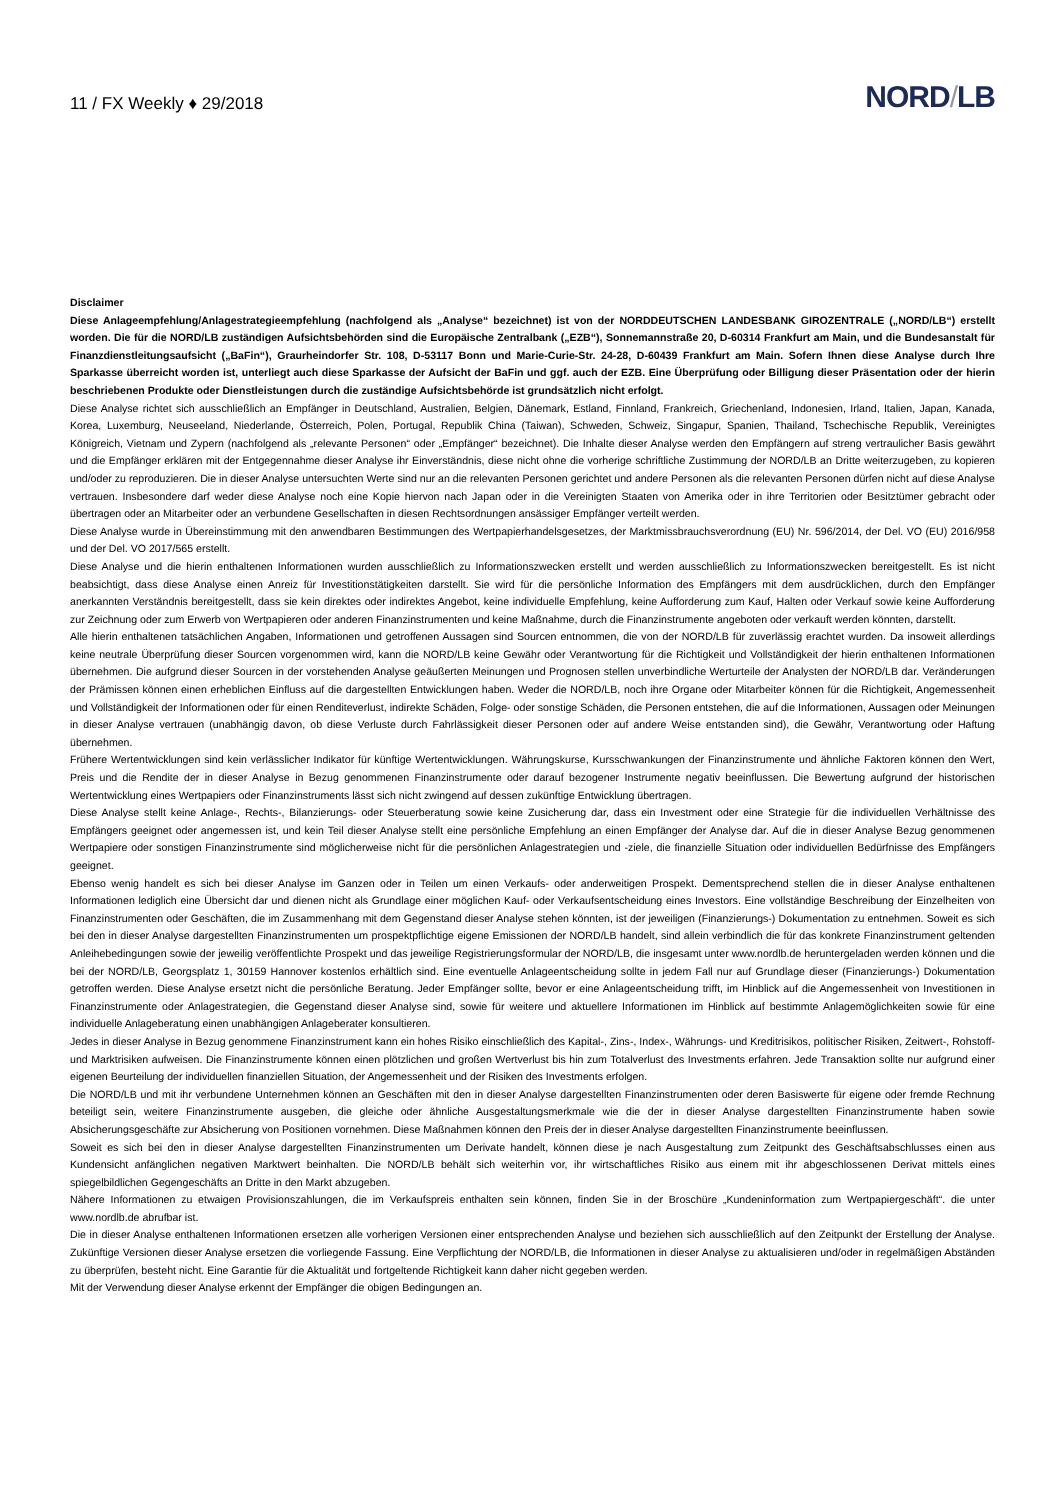11 / FX Weekly ♦ 29/2018
NORD/LB
Disclaimer
Diese Anlageempfehlung/Anlagestrategieempfehlung (nachfolgend als „Analyse“ bezeichnet) ist von der NORDDEUTSCHEN LANDESBANK GIROZENTRALE („NORD/LB“) erstellt worden. Die für die NORD/LB zuständigen Aufsichtsbehörden sind die Europäische Zentralbank („EZB“), Sonnemannstraße 20, D-60314 Frankfurt am Main, und die Bundesanstalt für Finanzdienstleitungsaufsicht („BaFin“), Graurheindorfer Str. 108, D-53117 Bonn und Marie-Curie-Str. 24-28, D-60439 Frankfurt am Main. Sofern Ihnen diese Analyse durch Ihre Sparkasse überreicht worden ist, unterliegt auch diese Sparkasse der Aufsicht der BaFin und ggf. auch der EZB. Eine Überprüfung oder Billigung dieser Präsentation oder der hierin beschriebenen Produkte oder Dienstleistungen durch die zuständige Aufsichtsbehörde ist grundsätzlich nicht erfolgt.
Diese Analyse richtet sich ausschließlich an Empfänger in Deutschland, Australien, Belgien, Dänemark, Estland, Finnland, Frankreich, Griechenland, Indonesien, Irland, Italien, Japan, Kanada, Korea, Luxemburg, Neuseeland, Niederlande, Österreich, Polen, Portugal, Republik China (Taiwan), Schweden, Schweiz, Singapur, Spanien, Thailand, Tschechische Republik, Vereinigtes Königreich, Vietnam und Zypern (nachfolgend als „relevante Personen“ oder „Empfänger“ bezeichnet). Die Inhalte dieser Analyse werden den Empfängern auf streng vertraulicher Basis gewährt und die Empfänger erklären mit der Entgegennahme dieser Analyse ihr Einverständnis, diese nicht ohne die vorherige schriftliche Zustimmung der NORD/LB an Dritte weiterzugeben, zu kopieren und/oder zu reproduzieren. Die in dieser Analyse untersuchten Werte sind nur an die relevanten Personen gerichtet und andere Personen als die relevanten Personen dürfen nicht auf diese Analyse vertrauen. Insbesondere darf weder diese Analyse noch eine Kopie hiervon nach Japan oder in die Vereinigten Staaten von Amerika oder in ihre Territorien oder Besitztümer gebracht oder übertragen oder an Mitarbeiter oder an verbundene Gesellschaften in diesen Rechtsordnungen ansässiger Empfänger verteilt werden.
Diese Analyse wurde in Übereinstimmung mit den anwendbaren Bestimmungen des Wertpapierhandelsgesetzes, der Marktmissbrauchsverordnung (EU) Nr. 596/2014, der Del. VO (EU) 2016/958 und der Del. VO 2017/565 erstellt.
Diese Analyse und die hierin enthaltenen Informationen wurden ausschließlich zu Informationszwecken erstellt und werden ausschließlich zu Informationszwecken bereitgestellt. Es ist nicht beabsichtigt, dass diese Analyse einen Anreiz für Investitionstätigkeiten darstellt. Sie wird für die persönliche Information des Empfängers mit dem ausdrücklichen, durch den Empfänger anerkannten Verständnis bereitgestellt, dass sie kein direktes oder indirektes Angebot, keine individuelle Empfehlung, keine Aufforderung zum Kauf, Halten oder Verkauf sowie keine Aufforderung zur Zeichnung oder zum Erwerb von Wertpapieren oder anderen Finanzinstrumenten und keine Maßnahme, durch die Finanzinstrumente angeboten oder verkauft werden könnten, darstellt.
Alle hierin enthaltenen tatsächlichen Angaben, Informationen und getroffenen Aussagen sind Sourcen entnommen, die von der NORD/LB für zuverlässig erachtet wurden. Da insoweit allerdings keine neutrale Überprüfung dieser Sourcen vorgenommen wird, kann die NORD/LB keine Gewähr oder Verantwortung für die Richtigkeit und Vollständigkeit der hierin enthaltenen Informationen übernehmen. Die aufgrund dieser Sourcen in der vorstehenden Analyse geäußerten Meinungen und Prognosen stellen unverbindliche Werturteile der Analysten der NORD/LB dar. Veränderungen der Prämissen können einen erheblichen Einfluss auf die dargestellten Entwicklungen haben. Weder die NORD/LB, noch ihre Organe oder Mitarbeiter können für die Richtigkeit, Angemessenheit und Vollständigkeit der Informationen oder für einen Renditeverlust, indirekte Schäden, Folge- oder sonstige Schäden, die Personen entstehen, die auf die Informationen, Aussagen oder Meinungen in dieser Analyse vertrauen (unabhängig davon, ob diese Verluste durch Fahrlässigkeit dieser Personen oder auf andere Weise entstanden sind), die Gewähr, Verantwortung oder Haftung übernehmen.
Frühere Wertentwicklungen sind kein verlässlicher Indikator für künftige Wertentwicklungen. Währungskurse, Kursschwankungen der Finanzinstrumente und ähnliche Faktoren können den Wert, Preis und die Rendite der in dieser Analyse in Bezug genommenen Finanzinstrumente oder darauf bezogener Instrumente negativ beeinflussen. Die Bewertung aufgrund der historischen Wertentwicklung eines Wertpapiers oder Finanzinstruments lässt sich nicht zwingend auf dessen zukünftige Entwicklung übertragen.
Diese Analyse stellt keine Anlage-, Rechts-, Bilanzierungs- oder Steuerberatung sowie keine Zusicherung dar, dass ein Investment oder eine Strategie für die individuellen Verhältnisse des Empfängers geeignet oder angemessen ist, und kein Teil dieser Analyse stellt eine persönliche Empfehlung an einen Empfänger der Analyse dar. Auf die in dieser Analyse Bezug genommenen Wertpapiere oder sonstigen Finanzinstrumente sind möglicherweise nicht für die persönlichen Anlagestrategien und -ziele, die finanzielle Situation oder individuellen Bedürfnisse des Empfängers geeignet.
Ebenso wenig handelt es sich bei dieser Analyse im Ganzen oder in Teilen um einen Verkaufs- oder anderweitigen Prospekt. Dementsprechend stellen die in dieser Analyse enthaltenen Informationen lediglich eine Übersicht dar und dienen nicht als Grundlage einer möglichen Kauf- oder Verkaufsentscheidung eines Investors. Eine vollständige Beschreibung der Einzelheiten von Finanzinstrumenten oder Geschäften, die im Zusammenhang mit dem Gegenstand dieser Analyse stehen könnten, ist der jeweiligen (Finanzierungs-) Dokumentation zu entnehmen. Soweit es sich bei den in dieser Analyse dargestellten Finanzinstrumenten um prospektpflichtige eigene Emissionen der NORD/LB handelt, sind allein verbindlich die für das konkrete Finanzinstrument geltenden Anleihebedingungen sowie der jeweilig veröffentlichte Prospekt und das jeweilige Registrierungsformular der NORD/LB, die insgesamt unter www.nordlb.de heruntergeladen werden können und die bei der NORD/LB, Georgsplatz 1, 30159 Hannover kostenlos erhältlich sind. Eine eventuelle Anlageentscheidung sollte in jedem Fall nur auf Grundlage dieser (Finanzierungs-) Dokumentation getroffen werden. Diese Analyse ersetzt nicht die persönliche Beratung. Jeder Empfänger sollte, bevor er eine Anlageentscheidung trifft, im Hinblick auf die Angemessenheit von Investitionen in Finanzinstrumente oder Anlagestrategien, die Gegenstand dieser Analyse sind, sowie für weitere und aktuellere Informationen im Hinblick auf bestimmte Anlagemöglichkeiten sowie für eine individuelle Anlageberatung einen unabhängigen Anlageberater konsultieren.
Jedes in dieser Analyse in Bezug genommene Finanzinstrument kann ein hohes Risiko einschließlich des Kapital-, Zins-, Index-, Währungs- und Kreditrisikos, politischer Risiken, Zeitwert-, Rohstoff- und Marktrisiken aufweisen. Die Finanzinstrumente können einen plötzlichen und großen Wertverlust bis hin zum Totalverlust des Investments erfahren. Jede Transaktion sollte nur aufgrund einer eigenen Beurteilung der individuellen finanziellen Situation, der Angemessenheit und der Risiken des Investments erfolgen.
Die NORD/LB und mit ihr verbundene Unternehmen können an Geschäften mit den in dieser Analyse dargestellten Finanzinstrumenten oder deren Basiswerte für eigene oder fremde Rechnung beteiligt sein, weitere Finanzinstrumente ausgeben, die gleiche oder ähnliche Ausgestaltungsmerkmale wie die der in dieser Analyse dargestellten Finanzinstrumente haben sowie Absicherungsgeschäfte zur Absicherung von Positionen vornehmen. Diese Maßnahmen können den Preis der in dieser Analyse dargestellten Finanzinstrumente beeinflussen.
Soweit es sich bei den in dieser Analyse dargestellten Finanzinstrumenten um Derivate handelt, können diese je nach Ausgestaltung zum Zeitpunkt des Geschäftsabschlusses einen aus Kundensicht anfänglichen negativen Marktwert beinhalten. Die NORD/LB behält sich weiterhin vor, ihr wirtschaftliches Risiko aus einem mit ihr abgeschlossenen Derivat mittels eines spiegelbildlichen Gegengeschäfts an Dritte in den Markt abzugeben.
Nähere Informationen zu etwaigen Provisionszahlungen, die im Verkaufspreis enthalten sein können, finden Sie in der Broschüre „Kundeninformation zum Wertpapiergeschäft“. die unter www.nordlb.de abrufbar ist.
Die in dieser Analyse enthaltenen Informationen ersetzen alle vorherigen Versionen einer entsprechenden Analyse und beziehen sich ausschließlich auf den Zeitpunkt der Erstellung der Analyse. Zukünftige Versionen dieser Analyse ersetzen die vorliegende Fassung. Eine Verpflichtung der NORD/LB, die Informationen in dieser Analyse zu aktualisieren und/oder in regelmäßigen Abständen zu überprüfen, besteht nicht. Eine Garantie für die Aktualität und fortgeltende Richtigkeit kann daher nicht gegeben werden.
Mit der Verwendung dieser Analyse erkennt der Empfänger die obigen Bedingungen an.